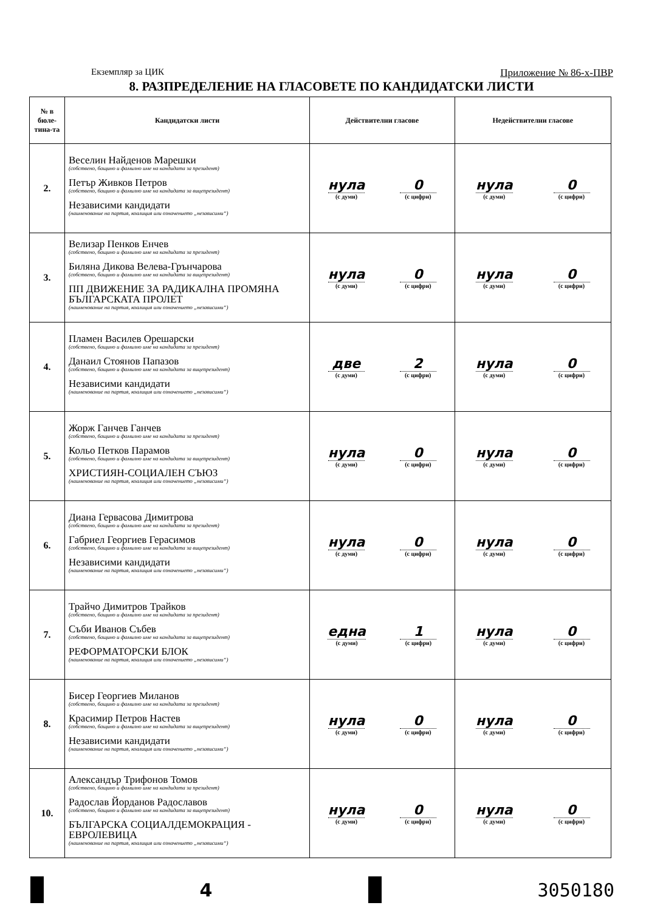Екземпляр за ЦИК Приложение № 86-х-ПВР
8. РАЗПРЕДЕЛЕНИЕ НА ГЛАСОВЕТЕ ПО КАНДИДАТСКИ ЛИСТИ
| № в бюле-тина-та | Кандидатски листи | Действителни гласове | Недействителни гласове |
| --- | --- | --- | --- |
| 2. | Веселин Найденов Марешки (собствено, бащино и фамилно име на кандидата за президент) Петър Живков Петров (собствено, бащино и фамилно име на кандидата за вицепрезидент) Независими кандидати (наименование на партия, коалиция или означението „независими“) | нула (с думи) 0 (с цифри) | нула (с думи) 0 (с цифри) |
| 3. | Велизар Пенков Енчев (собствено, бащино и фамилно име на кандидата за президент) Биляна Дикова Велева-Грънчарова (собствено, бащино и фамилно име на кандидата за вицепрезидент) ПП ДВИЖЕНИЕ ЗА РАДИКАЛНА ПРОМЯНА БЪЛГАРСКАТА ПРОЛЕТ (наименование на партия, коалиция или означението „независими“) | нула (с думи) 0 (с цифри) | нула (с думи) 0 (с цифри) |
| 4. | Пламен Василев Орешарски (собствено, бащино и фамилно име на кандидата за президент) Данаил Стоянов Папазов (собствено, бащино и фамилно име на кандидата за вицепрезидент) Независими кандидати (наименование на партия, коалиция или означението „независими“) | две (с думи) 2 (с цифри) | нула (с думи) 0 (с цифри) |
| 5. | Жорж Ганчев Ганчев (собствено, бащино и фамилно име на кандидата за президент) Кольо Петков Парамов (собствено, бащино и фамилно име на кандидата за вицепрезидент) ХРИСТИЯН-СОЦИАЛЕН СЪЮЗ (наименование на партия, коалиция или означението „независими“) | нула (с думи) 0 (с цифри) | нула (с думи) 0 (с цифри) |
| 6. | Диана Гервасова Димитрова (собствено, бащино и фамилно име на кандидата за президент) Габриел Георгиев Герасимов (собствено, бащино и фамилно име на кандидата за вицепрезидент) Независими кандидати (наименование на партия, коалиция или означението „независими“) | нула (с думи) 0 (с цифри) | нула (с думи) 0 (с цифри) |
| 7. | Трайчо Димитров Трайков (собствено, бащино и фамилно име на кандидата за президент) Съби Иванов Събев (собствено, бащино и фамилно име на кандидата за вицепрезидент) РЕФОРМАТОРСКИ БЛОК (наименование на партия, коалиция или означението „независими“) | една (с думи) 1 (с цифри) | нула (с думи) 0 (с цифри) |
| 8. | Бисер Георгиев Миланов (собствено, бащино и фамилно име на кандидата за президент) Красимир Петров Настев (собствено, бащино и фамилно име на кандидата за вицепрезидент) Независими кандидати (наименование на партия, коалиция или означението „независими“) | нула (с думи) 0 (с цифри) | нула (с думи) 0 (с цифри) |
| 10. | Александър Трифонов Томов (собствено, бащино и фамилно име на кандидата за президент) Радослав Йорданов Радославов (собствено, бащино и фамилно име на кандидата за вицепрезидент) БЪЛГАРСКА СОЦИАЛДЕМОКРАЦИЯ - ЕВРОЛЕВИЦА (наименование на партия, коалиция или означението „независими“) | нула (с думи) 0 (с цифри) | нула (с думи) 0 (с цифри) |
4 3050180